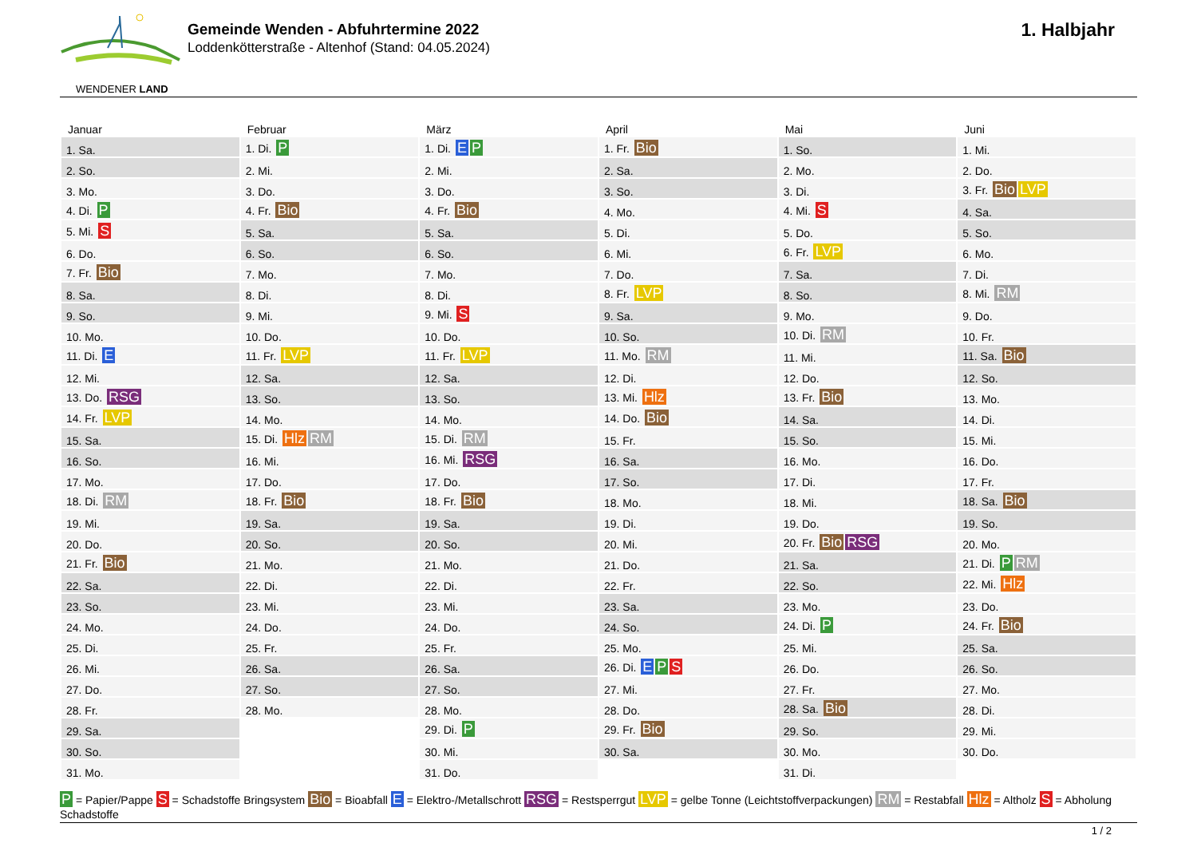WENDENER LAND
Gemeinde Wenden - Abfuhrtermine 2022
Loddenkötterstraße - Altenhof (Stand: 04.05.2024)
1. Halbjahr
| Januar | Februar | März | April | Mai | Juni |
| --- | --- | --- | --- | --- | --- |
| 1. Sa. | 1. Di. P | 1. Di. E P | 1. Fr. Bio | 1. So. | 1. Mi. |
| 2. So. | 2. Mi. | 2. Mi. | 2. Sa. | 2. Mo. | 2. Do. |
| 3. Mo. | 3. Do. | 3. Do. | 3. So. | 3. Di. | 3. Fr. Bio LVP |
| 4. Di. P | 4. Fr. Bio | 4. Fr. Bio | 4. Mo. | 4. Mi. S | 4. Sa. |
| 5. Mi. S | 5. Sa. | 5. Sa. | 5. Di. | 5. Do. | 5. So. |
| 6. Do. | 6. So. | 6. So. | 6. Mi. | 6. Fr. LVP | 6. Mo. |
| 7. Fr. Bio | 7. Mo. | 7. Mo. | 7. Do. | 7. Sa. | 7. Di. |
| 8. Sa. | 8. Di. | 8. Di. | 8. Fr. LVP | 8. So. | 8. Mi. RM |
| 9. So. | 9. Mi. | 9. Mi. S | 9. Sa. | 9. Mo. | 9. Do. |
| 10. Mo. | 10. Do. | 10. Do. | 10. So. | 10. Di. RM | 10. Fr. |
| 11. Di. E | 11. Fr. LVP | 11. Fr. LVP | 11. Mo. RM | 11. Mi. | 11. Sa. Bio |
| 12. Mi. | 12. Sa. | 12. Sa. | 12. Di. | 12. Do. | 12. So. |
| 13. Do. RSG | 13. So. | 13. So. | 13. Mi. Hlz | 13. Fr. Bio | 13. Mo. |
| 14. Fr. LVP | 14. Mo. | 14. Mo. | 14. Do. Bio | 14. Sa. | 14. Di. |
| 15. Sa. | 15. Di. Hlz RM | 15. Di. RM | 15. Fr. | 15. So. | 15. Mi. |
| 16. So. | 16. Mi. | 16. Mi. RSG | 16. Sa. | 16. Mo. | 16. Do. |
| 17. Mo. | 17. Do. | 17. Do. | 17. So. | 17. Di. | 17. Fr. |
| 18. Di. RM | 18. Fr. Bio | 18. Fr. Bio | 18. Mo. | 18. Mi. | 18. Sa. Bio |
| 19. Mi. | 19. Sa. | 19. Sa. | 19. Di. | 19. Do. | 19. So. |
| 20. Do. | 20. So. | 20. So. | 20. Mi. | 20. Fr. Bio RSG | 20. Mo. |
| 21. Fr. Bio | 21. Mo. | 21. Mo. | 21. Do. | 21. Sa. | 21. Di. P RM |
| 22. Sa. | 22. Di. | 22. Di. | 22. Fr. | 22. So. | 22. Mi. Hlz |
| 23. So. | 23. Mi. | 23. Mi. | 23. Sa. | 23. Mo. | 23. Do. |
| 24. Mo. | 24. Do. | 24. Do. | 24. So. | 24. Di. P | 24. Fr. Bio |
| 25. Di. | 25. Fr. | 25. Fr. | 25. Mo. | 25. Mi. | 25. Sa. |
| 26. Mi. | 26. Sa. | 26. Sa. | 26. Di. E P S | 26. Do. | 26. So. |
| 27. Do. | 27. So. | 27. So. | 27. Mi. | 27. Fr. | 27. Mo. |
| 28. Fr. | 28. Mo. | 28. Mo. | 28. Do. | 28. Sa. Bio | 28. Di. |
| 29. Sa. | | 29. Di. P | 29. Fr. Bio | 29. So. | 29. Mi. |
| 30. So. | | 30. Mi. | 30. Sa. | 30. Mo. | 30. Do. |
| 31. Mo. | | 31. Do. | | 31. Di. | |
P = Papier/Pappe S = Schadstoffe Bringsystem Bio = Bioabfall E = Elektro-/Metallschrott RSG = Restsperrgut LVP = gelbe Tonne (Leichtstoffverpackungen) RM = Restabfall Hlz = Altholz S = Abholung Schadstoffe
1 / 2